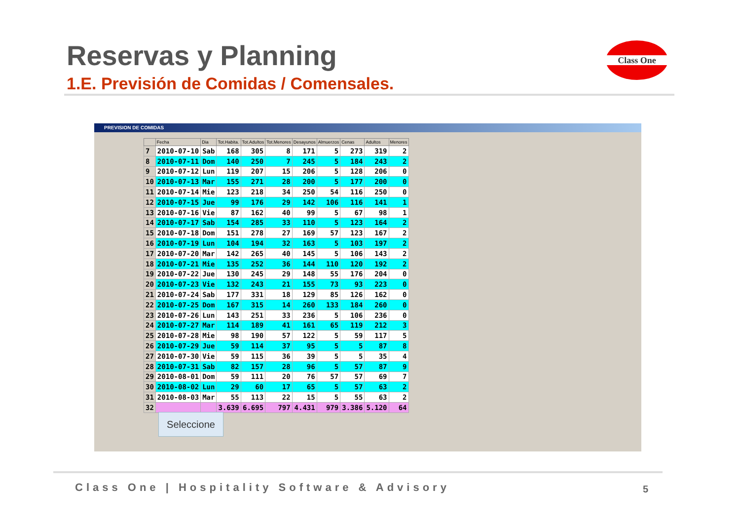Reservas y Planning
1.E. Previsión de Comidas / Comensales.
Class One
PREVISION DE COMIDAS
| | Fecha | Dia | Tot.Habita. | Tot.Adultos | Tot.Menores | Desayunos | Almuerzos | Cenas | Adultos | Menores |
| --- | --- | --- | --- | --- | --- | --- | --- | --- | --- | --- |
| 7 | 2010-07-10 | Sab | 168 | 305 | 8 | 171 | 5 | 273 | 319 | 2 |
| 8 | 2010-07-11 | Dom | 140 | 250 | 7 | 245 | 5 | 184 | 243 | 2 |
| 9 | 2010-07-12 | Lun | 119 | 207 | 15 | 206 | 5 | 128 | 206 | 0 |
| 10 | 2010-07-13 | Mar | 155 | 271 | 28 | 200 | 5 | 177 | 200 | 0 |
| 11 | 2010-07-14 | Mie | 123 | 218 | 34 | 250 | 54 | 116 | 250 | 0 |
| 12 | 2010-07-15 | Jue | 99 | 176 | 29 | 142 | 106 | 116 | 141 | 1 |
| 13 | 2010-07-16 | Vie | 87 | 162 | 40 | 99 | 5 | 67 | 98 | 1 |
| 14 | 2010-07-17 | Sab | 154 | 285 | 33 | 110 | 5 | 123 | 164 | 2 |
| 15 | 2010-07-18 | Dom | 151 | 278 | 27 | 169 | 57 | 123 | 167 | 2 |
| 16 | 2010-07-19 | Lun | 104 | 194 | 32 | 163 | 5 | 103 | 197 | 2 |
| 17 | 2010-07-20 | Mar | 142 | 265 | 40 | 145 | 5 | 106 | 143 | 2 |
| 18 | 2010-07-21 | Mie | 135 | 252 | 36 | 144 | 110 | 120 | 192 | 2 |
| 19 | 2010-07-22 | Jue | 130 | 245 | 29 | 148 | 55 | 176 | 204 | 0 |
| 20 | 2010-07-23 | Vie | 132 | 243 | 21 | 155 | 73 | 93 | 223 | 0 |
| 21 | 2010-07-24 | Sab | 177 | 331 | 18 | 129 | 85 | 126 | 162 | 0 |
| 22 | 2010-07-25 | Dom | 167 | 315 | 14 | 260 | 133 | 184 | 260 | 0 |
| 23 | 2010-07-26 | Lun | 143 | 251 | 33 | 236 | 5 | 106 | 236 | 0 |
| 24 | 2010-07-27 | Mar | 114 | 189 | 41 | 161 | 65 | 119 | 212 | 3 |
| 25 | 2010-07-28 | Mie | 98 | 190 | 57 | 122 | 5 | 59 | 117 | 5 |
| 26 | 2010-07-29 | Jue | 59 | 114 | 37 | 95 | 5 | 5 | 87 | 8 |
| 27 | 2010-07-30 | Vie | 59 | 115 | 36 | 39 | 5 | 5 | 35 | 4 |
| 28 | 2010-07-31 | Sab | 82 | 157 | 28 | 96 | 5 | 57 | 87 | 9 |
| 29 | 2010-08-01 | Dom | 59 | 111 | 20 | 76 | 57 | 57 | 69 | 7 |
| 30 | 2010-08-02 | Lun | 29 | 60 | 17 | 65 | 5 | 57 | 63 | 2 |
| 31 | 2010-08-03 | Mar | 55 | 113 | 22 | 15 | 5 | 55 | 63 | 2 |
| 32 | | | 3.639 | 6.695 | 797 | 4.431 | 979 | 3.386 | 5.120 | 64 |
Seleccione
Class One | Hospitality Software & Advisory
5